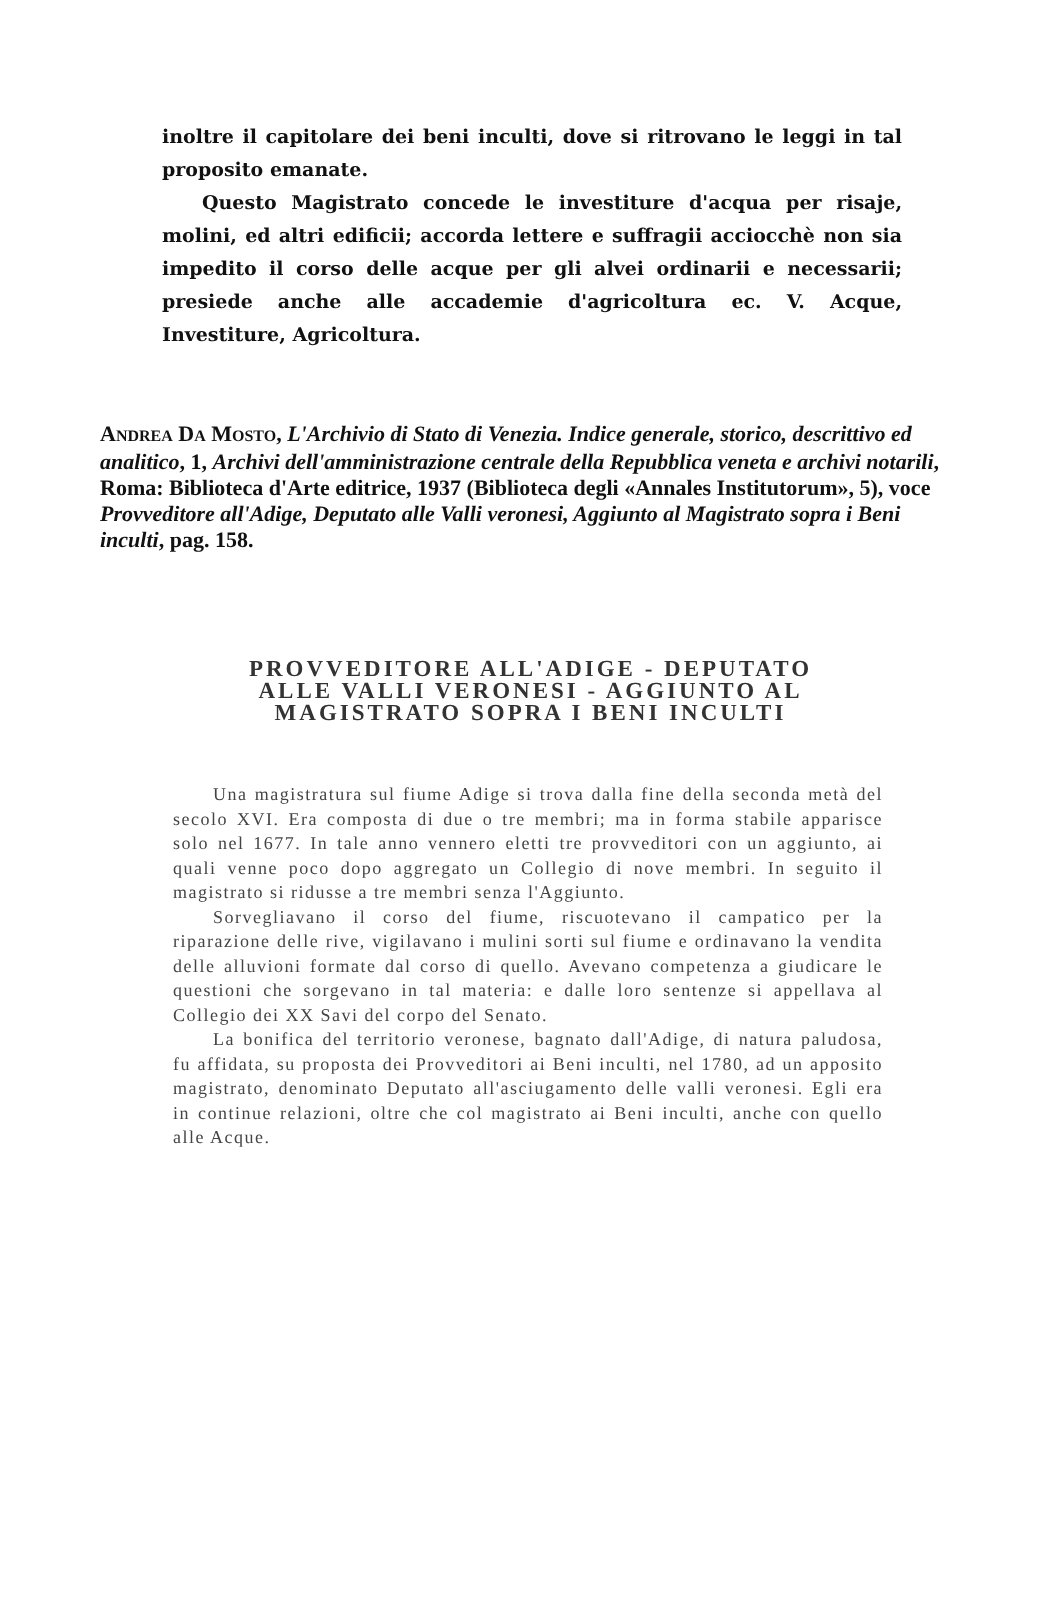inoltre il capitolare dei beni inculti, dove si ritrovano le leggi in tal proposito emanate.
Questo Magistrato concede le investiture d'acqua per risaje, molini, ed altri edificii; accorda lettere e suffragii acciocchè non sia impedito il corso delle acque per gli alvei ordinarii e necessarii; presiede anche alle accademie d'agricoltura ec. V. Acque, Investiture, Agricoltura.
ANDREA DA MOSTO, L'Archivio di Stato di Venezia. Indice generale, storico, descrittivo ed analitico, 1, Archivi dell'amministrazione centrale della Repubblica veneta e archivi notarili, Roma: Biblioteca d'Arte editrice, 1937 (Biblioteca degli «Annales Institutorum», 5), voce Provveditore all'Adige, Deputato alle Valli veronesi, Aggiunto al Magistrato sopra i Beni inculti, pag. 158.
PROVVEDITORE ALL'ADIGE - DEPUTATO
ALLE VALLI VERONESI - AGGIUNTO AL
MAGISTRATO SOPRA I BENI INCULTI
Una magistratura sul fiume Adige si trova dalla fine della seconda metà del secolo XVI. Era composta di due o tre membri; ma in forma stabile apparisce solo nel 1677. In tale anno vennero eletti tre provveditori con un aggiunto, ai quali venne poco dopo aggregato un Collegio di nove membri. In seguito il magistrato si ridusse a tre membri senza l'Aggiunto.
Sorvegliavano il corso del fiume, riscuotevano il campatico per la riparazione delle rive, vigilavano i mulini sorti sul fiume e ordinavano la vendita delle alluvioni formate dal corso di quello. Avevano competenza a giudicare le questioni che sorgevano in tal materia: e dalle loro sentenze si appellava al Collegio dei XX Savi del corpo del Senato.
La bonifica del territorio veronese, bagnato dall'Adige, di natura paludosa, fu affidata, su proposta dei Provveditori ai Beni inculti, nel 1780, ad un apposito magistrato, denominato Deputato all'asciugamento delle valli veronesi. Egli era in continue relazioni, oltre che col magistrato ai Beni inculti, anche con quello alle Acque.